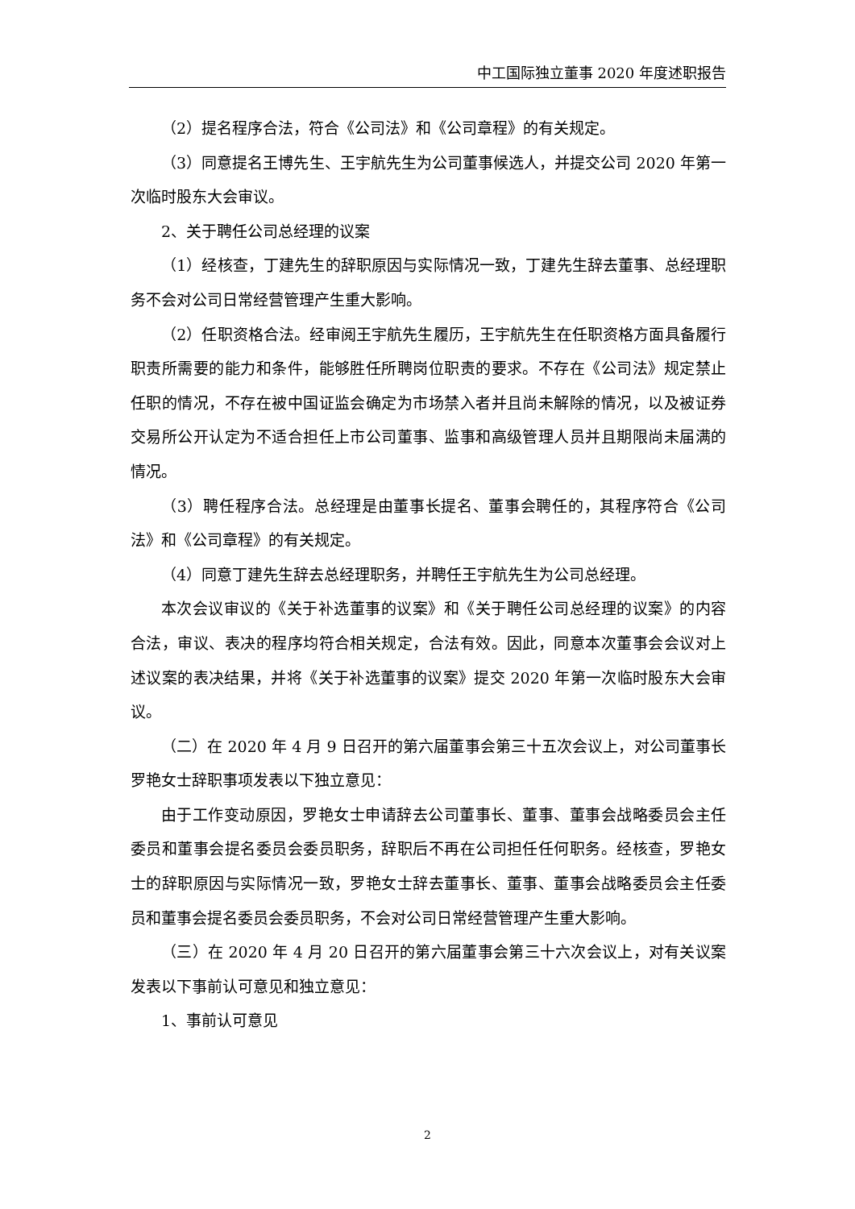中工国际独立董事 2020 年度述职报告
（2）提名程序合法，符合《公司法》和《公司章程》的有关规定。
（3）同意提名王博先生、王宇航先生为公司董事候选人，并提交公司 2020 年第一次临时股东大会审议。
2、关于聘任公司总经理的议案
（1）经核查，丁建先生的辞职原因与实际情况一致，丁建先生辞去董事、总经理职务不会对公司日常经营管理产生重大影响。
（2）任职资格合法。经审阅王宇航先生履历，王宇航先生在任职资格方面具备履行职责所需要的能力和条件，能够胜任所聘岗位职责的要求。不存在《公司法》规定禁止任职的情况，不存在被中国证监会确定为市场禁入者并且尚未解除的情况，以及被证券交易所公开认定为不适合担任上市公司董事、监事和高级管理人员并且期限尚未届满的情况。
（3）聘任程序合法。总经理是由董事长提名、董事会聘任的，其程序符合《公司法》和《公司章程》的有关规定。
（4）同意丁建先生辞去总经理职务，并聘任王宇航先生为公司总经理。
本次会议审议的《关于补选董事的议案》和《关于聘任公司总经理的议案》的内容合法，审议、表决的程序均符合相关规定，合法有效。因此，同意本次董事会会议对上述议案的表决结果，并将《关于补选董事的议案》提交 2020 年第一次临时股东大会审议。
（二）在 2020 年 4 月 9 日召开的第六届董事会第三十五次会议上，对公司董事长罗艳女士辞职事项发表以下独立意见：
由于工作变动原因，罗艳女士申请辞去公司董事长、董事、董事会战略委员会主任委员和董事会提名委员会委员职务，辞职后不再在公司担任任何职务。经核查，罗艳女士的辞职原因与实际情况一致，罗艳女士辞去董事长、董事、董事会战略委员会主任委员和董事会提名委员会委员职务，不会对公司日常经营管理产生重大影响。
（三）在 2020 年 4 月 20 日召开的第六届董事会第三十六次会议上，对有关议案发表以下事前认可意见和独立意见：
1、事前认可意见
2